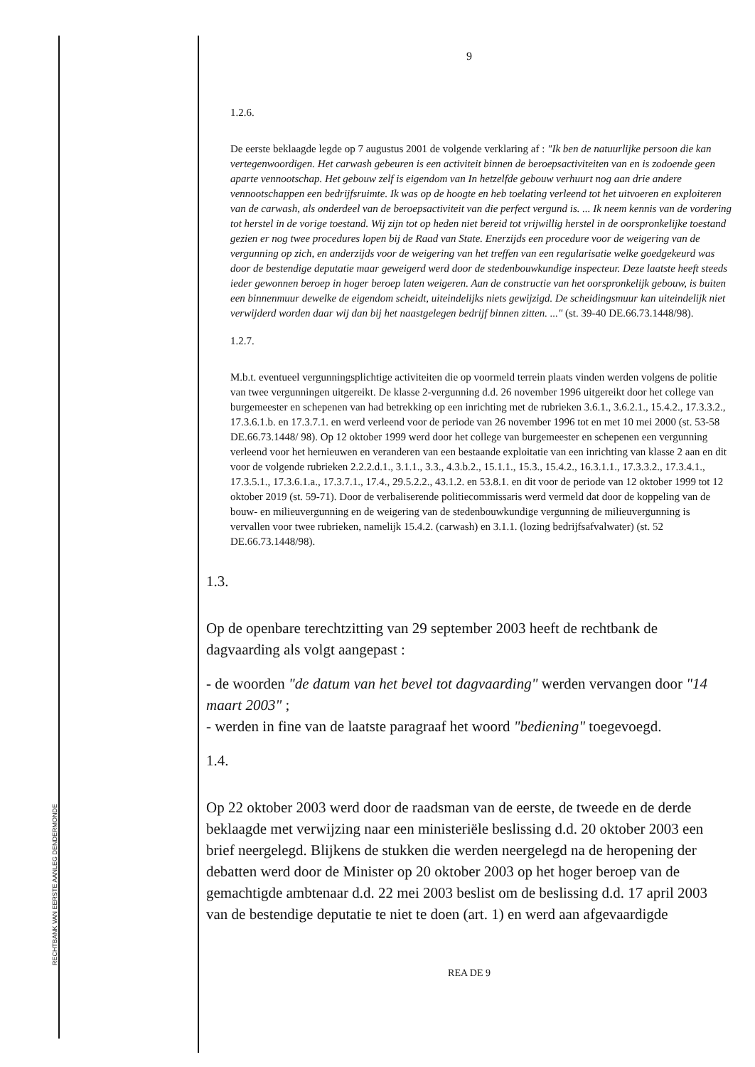RECHTBANK VAN EERSTE AANLEG DENDERMONDE
9
1.2.6.
De eerste beklaagde legde op 7 augustus 2001 de volgende verklaring af : "Ik ben de natuurlijke persoon die kan vertegenwoordigen. Het carwash gebeuren is een activiteit binnen de beroepsactiviteiten van en is zodoende geen aparte vennootschap. Het gebouw zelf is eigendom van In hetzelfde gebouw verhuurt nog aan drie andere vennootschappen een bedrijfsruimte. Ik was op de hoogte en heb toelating verleend tot het uitvoeren en exploiteren van de carwash, als onderdeel van de beroepsactiviteit van die perfect vergund is. ... Ik neem kennis van de vordering tot herstel in de vorige toestand. Wij zijn tot op heden niet bereid tot vrijwillig herstel in de oorspronkelijke toestand gezien er nog twee procedures lopen bij de Raad van State. Enerzijds een procedure voor de weigering van de vergunning op zich, en anderzijds voor de weigering van het treffen van een regularisatie welke goedgekeurd was door de bestendige deputatie maar geweigerd werd door de stedenbouwkundige inspecteur. Deze laatste heeft steeds ieder gewonnen beroep in hoger beroep laten weigeren. Aan de constructie van het oorspronkelijk gebouw, is buiten een binnenmuur dewelke de eigendom scheidt, uiteindelijks niets gewijzigd. De scheidingsmuur kan uiteindelijk niet verwijderd worden daar wij dan bij het naastgelegen bedrijf binnen zitten. ..." (st. 39-40 DE.66.73.1448/98).
1.2.7.
M.b.t. eventueel vergunningsplichtige activiteiten die op voormeld terrein plaats vinden werden volgens de politie van twee vergunningen uitgereikt. De klasse 2-vergunning d.d. 26 november 1996 uitgereikt door het college van burgemeester en schepenen van had betrekking op een inrichting met de rubrieken 3.6.1., 3.6.2.1., 15.4.2., 17.3.3.2., 17.3.6.1.b. en 17.3.7.1. en werd verleend voor de periode van 26 november 1996 tot en met 10 mei 2000 (st. 53-58 DE.66.73.1448/ 98). Op 12 oktober 1999 werd door het college van burgemeester en schepenen een vergunning verleend voor het hernieuwen en veranderen van een bestaande exploitatie van een inrichting van klasse 2 aan en dit voor de volgende rubrieken 2.2.2.d.1., 3.1.1., 3.3., 4.3.b.2., 15.1.1., 15.3., 15.4.2., 16.3.1.1., 17.3.3.2., 17.3.4.1., 17.3.5.1., 17.3.6.1.a., 17.3.7.1., 17.4., 29.5.2.2., 43.1.2. en 53.8.1. en dit voor de periode van 12 oktober 1999 tot 12 oktober 2019 (st. 59-71). Door de verbaliserende politiecommissaris werd vermeld dat door de koppeling van de bouw- en milieuvergunning en de weigering van de stedenbouwkundige vergunning de milieuvergunning is vervallen voor twee rubrieken, namelijk 15.4.2. (carwash) en 3.1.1. (lozing bedrijfsafvalwater) (st. 52 DE.66.73.1448/98).
1.3.
Op de openbare terechtzitting van 29 september 2003 heeft de rechtbank de dagvaarding als volgt aangepast :
- de woorden "de datum van het bevel tot dagvaarding" werden vervangen door "14 maart 2003" ;
- werden in fine van de laatste paragraaf het woord "bediening" toegevoegd.
1.4.
Op 22 oktober 2003 werd door de raadsman van de eerste, de tweede en de derde beklaagde met verwijzing naar een ministeriële beslissing d.d. 20 oktober 2003 een brief neergelegd. Blijkens de stukken die werden neergelegd na de heropening der debatten werd door de Minister op 20 oktober 2003 op het hoger beroep van de gemachtigde ambtenaar d.d. 22 mei 2003 beslist om de beslissing d.d. 17 april 2003 van de bestendige deputatie te niet te doen (art. 1) en werd aan afgevaardigde
REA DE 9